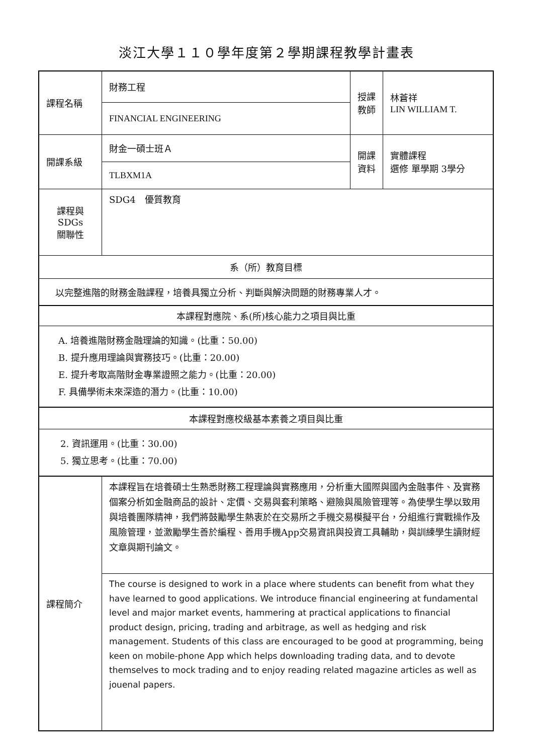淡江大學１１０學年度第２學期課程教學計畫表
| 課程名稱 | 財務工程 | 授課 教師 | 林蒼祥 LIN WILLIAM T. |
| | FINANCIAL ENGINEERING | | |
| 開課系級 | 財金一碩士班Ａ | 開課 資料 | 實體課程 選修 單學期 3學分 |
| | TLBXM1A | | |
| 課程與SDGs 關聯性 | SDG4 優質教育 | | |
| 系（所）教育目標 | | | |
| 以完整進階的財務金融課程，培養具獨立分析、判斷與解決問題的財務專業人才。 | | | |
| 本課程對應院、系(所)核心能力之項目與比重 | | | |
| A. 培養進階財務金融理論的知識。(比重：50.00) B. 提升應用理論與實務技巧。(比重：20.00) E. 提升考取高階財金專業證照之能力。(比重：20.00) F. 具備學術未來深造的潛力。(比重：10.00) | | | |
| 本課程對應校級基本素養之項目與比重 | | | |
| 2. 資訊運用。(比重：30.00) 5. 獨立思考。(比重：70.00) | | | |
| 課程簡介 | 本課程旨在培養碩士生熟悉財務工程理論與實務應用，分析重大國際與國內金融事件、及實務個案分析如金融商品的設計、定價、交易與套利策略、避險與風險管理等。為使學生學以致用與培養團隊精神，我們將鼓勵學生熱衷於在交易所之手機交易模擬平台，分組進行實戰操作及風險管理，並激勵學生善於編程、善用手機App交易資訊與投資工具輔助，與訓練學生讀財經文章與期刊論文。 | | |
| | The course is designed to work in a place where students can benefit from what they have learned to good applications. We introduce financial engineering at fundamental level and major market events, hammering at practical applications to financial product design, pricing, trading and arbitrage, as well as hedging and risk management. Students of this class are encouraged to be good at programming, being keen on mobile-phone App which helps downloading trading data, and to devote themselves to mock trading and to enjoy reading related magazine articles as well as jouenal papers. | | |